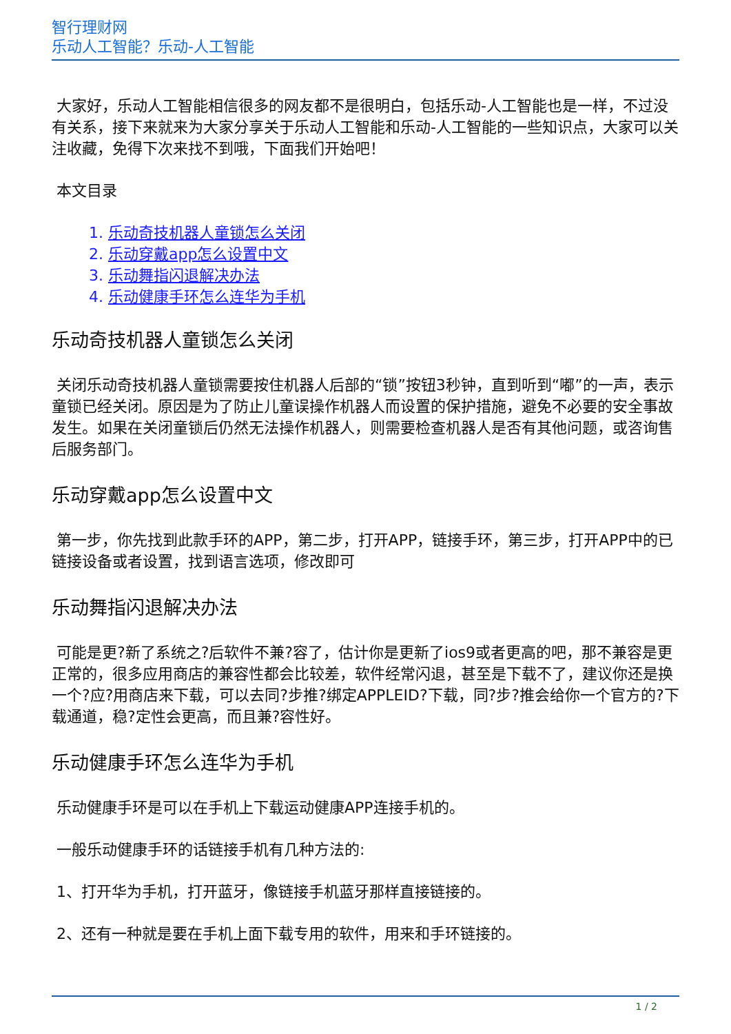智行理财网
乐动人工智能？乐动-人工智能
大家好，乐动人工智能相信很多的网友都不是很明白，包括乐动-人工智能也是一样，不过没有关系，接下来就来为大家分享关于乐动人工智能和乐动-人工智能的一些知识点，大家可以关注收藏，免得下次来找不到哦，下面我们开始吧！
本文目录
1. 乐动奇技机器人童锁怎么关闭
2. 乐动穿戴app怎么设置中文
3. 乐动舞指闪退解决办法
4. 乐动健康手环怎么连华为手机
乐动奇技机器人童锁怎么关闭
关闭乐动奇技机器人童锁需要按住机器人后部的“锁”按钮3秒钟，直到听到“嘟”的一声，表示童锁已经关闭。原因是为了防止儿童误操作机器人而设置的保护措施，避免不必要的安全事故发生。如果在关闭童锁后仍然无法操作机器人，则需要检查机器人是否有其他问题，或咨询售后服务部门。
乐动穿戴app怎么设置中文
第一步，你先找到此款手环的APP，第二步，打开APP，链接手环，第三步，打开APP中的已链接设备或者设置，找到语言选项，修改即可
乐动舞指闪退解决办法
可能是更?新了系统之?后软件不兼?容了，估计你是更新了ios9或者更高的吧，那不兼容是更正常的，很多应用商店的兼容性都会比较差，软件经常闪退，甚至是下载不了，建议你还是换一个?应?用商店来下载，可以去同?步推?绑定APPLEID?下载，同?步?推会给你一个官方的?下载通道，稳?定性会更高，而且兼?容性好。
乐动健康手环怎么连华为手机
乐动健康手环是可以在手机上下载运动健康APP连接手机的。
一般乐动健康手环的话链接手机有几种方法的:
1、打开华为手机，打开蓝牙，像链接手机蓝牙那样直接链接的。
2、还有一种就是要在手机上面下载专用的软件，用来和手环链接的。
1 / 2